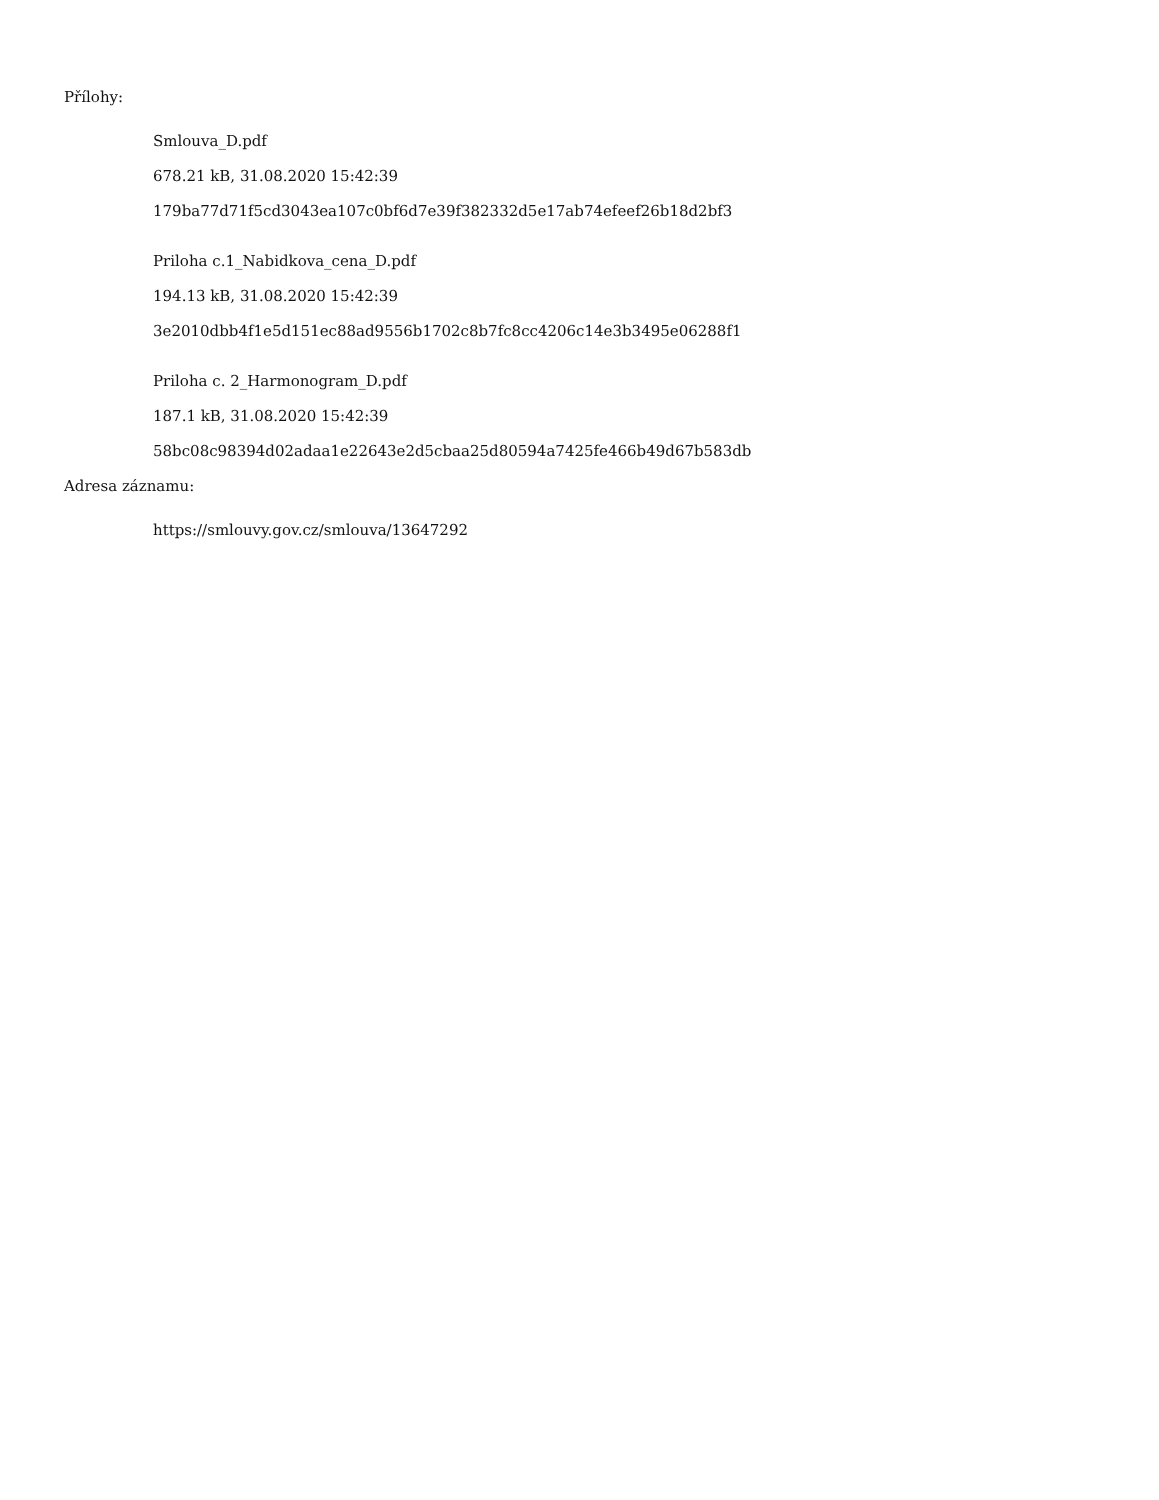Přílohy:
Smlouva_D.pdf
678.21 kB, 31.08.2020 15:42:39
179ba77d71f5cd3043ea107c0bf6d7e39f382332d5e17ab74efeef26b18d2bf3
Priloha c.1_Nabidkova_cena_D.pdf
194.13 kB, 31.08.2020 15:42:39
3e2010dbb4f1e5d151ec88ad9556b1702c8b7fc8cc4206c14e3b3495e06288f1
Priloha c. 2_Harmonogram_D.pdf
187.1 kB, 31.08.2020 15:42:39
58bc08c98394d02adaa1e22643e2d5cbaa25d80594a7425fe466b49d67b583db
Adresa záznamu:
https://smlouvy.gov.cz/smlouva/13647292